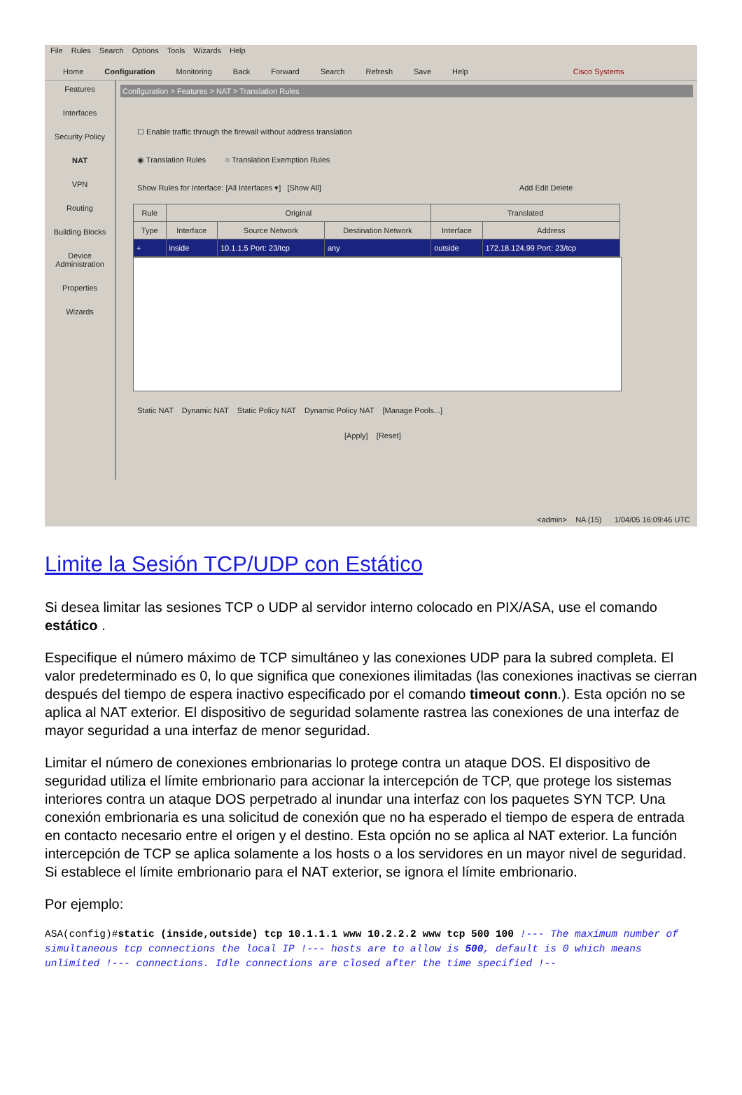File Rules Search Options Tools Wizards Help
Home Configuration Monitoring Back Forward Search Refresh Save Help Cisco Systems
Features
Interfaces
Security Policy
NAT
VPN
Routing
Building Blocks
Device Administration
Properties
Wizards
Configuration > Features > NAT > Translation Rules
☐ Enable traffic through the firewall without address translation
◉ Translation Rules ○ Translation Exemption Rules
Show Rules for Interface: [All Interfaces ▾] [Show All] Add Edit Delete
| Rule | Original | | | Translated | |
| --- | --- | --- | --- | --- | --- |
| Type | Interface | Source Network | Destination Network | Interface | Address |
| + | inside | 10.1.1.5 Port: 23/tcp | any | outside | 172.18.124.99 Port: 23/tcp |
Static NAT Dynamic NAT Static Policy NAT Dynamic Policy NAT [Manage Pools...]
[Apply] [Reset]
<admin> NA (15) 1/04/05 16:09:46 UTC
Limite la Sesión TCP/UDP con Estático
Si desea limitar las sesiones TCP o UDP al servidor interno colocado en PIX/ASA, use el comando estático .
Especifique el número máximo de TCP simultáneo y las conexiones UDP para la subred completa. El valor predeterminado es 0, lo que significa que conexiones ilimitadas (las conexiones inactivas se cierran después del tiempo de espera inactivo especificado por el comando timeout conn.). Esta opción no se aplica al NAT exterior. El dispositivo de seguridad solamente rastrea las conexiones de una interfaz de mayor seguridad a una interfaz de menor seguridad.
Limitar el número de conexiones embrionarias lo protege contra un ataque DOS. El dispositivo de seguridad utiliza el límite embrionario para accionar la intercepción de TCP, que protege los sistemas interiores contra un ataque DOS perpetrado al inundar una interfaz con los paquetes SYN TCP. Una conexión embrionaria es una solicitud de conexión que no ha esperado el tiempo de espera de entrada en contacto necesario entre el origen y el destino. Esta opción no se aplica al NAT exterior. La función intercepción de TCP se aplica solamente a los hosts o a los servidores en un mayor nivel de seguridad. Si establece el límite embrionario para el NAT exterior, se ignora el límite embrionario.
Por ejemplo:
ASA(config)#static (inside,outside) tcp 10.1.1.1 www 10.2.2.2 www tcp 500 100 !--- The maximum number of simultaneous tcp connections the local IP !--- hosts are to allow is 500, default is 0 which means unlimited !--- connections. Idle connections are closed after the time specified !--